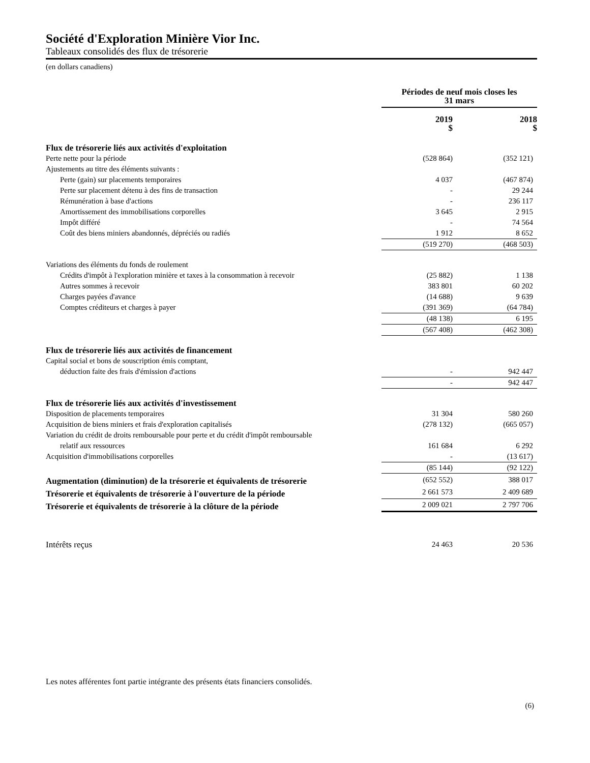Société d'Exploration Minière Vior Inc.
Tableaux consolidés des flux de trésorerie
(en dollars canadiens)
| | Périodes de neuf mois closes les 31 mars | |
| | 2019 $ | 2018 $ |
| Flux de trésorerie liés aux activités d'exploitation | | |
| Perte nette pour la période | (528 864) | (352 121) |
| Ajustements au titre des éléments suivants : | | |
| Perte (gain) sur placements temporaires | 4 037 | (467 874) |
| Perte sur placement détenu à des fins de transaction | - | 29 244 |
| Rémunération à base d'actions | - | 236 117 |
| Amortissement des immobilisations corporelles | 3 645 | 2 915 |
| Impôt différé | - | 74 564 |
| Coût des biens miniers abandonnés, dépréciés ou radiés | 1 912 | 8 652 |
| | (519 270) | (468 503) |
| Variations des éléments du fonds de roulement | | |
| Crédits d'impôt à l'exploration minière et taxes à la consommation à recevoir | (25 882) | 1 138 |
| Autres sommes à recevoir | 383 801 | 60 202 |
| Charges payées d'avance | (14 688) | 9 639 |
| Comptes créditeurs et charges à payer | (391 369) | (64 784) |
| | (48 138) | 6 195 |
| | (567 408) | (462 308) |
| Flux de trésorerie liés aux activités de financement | | |
| Capital social et bons de souscription émis comptant, | | |
| déduction faite des frais d'émission d'actions | - | 942 447 |
| | - | 942 447 |
| Flux de trésorerie liés aux activités d'investissement | | |
| Disposition de placements temporaires | 31 304 | 580 260 |
| Acquisition de biens miniers et frais d'exploration capitalisés | (278 132) | (665 057) |
| Variation du crédit de droits remboursable pour perte et du crédit d'impôt remboursable | | |
| relatif aux ressources | 161 684 | 6 292 |
| Acquisition d'immobilisations corporelles | - | (13 617) |
| | (85 144) | (92 122) |
| Augmentation (diminution) de la trésorerie et équivalents de trésorerie | (652 552) | 388 017 |
| Trésorerie et équivalents de trésorerie à l'ouverture de la période | 2 661 573 | 2 409 689 |
| Trésorerie et équivalents de trésorerie à la clôture de la période | 2 009 021 | 2 797 706 |
| Intérêts reçus | 24 463 | 20 536 |
Les notes afférentes font partie intégrante des présents états financiers consolidés.
(6)